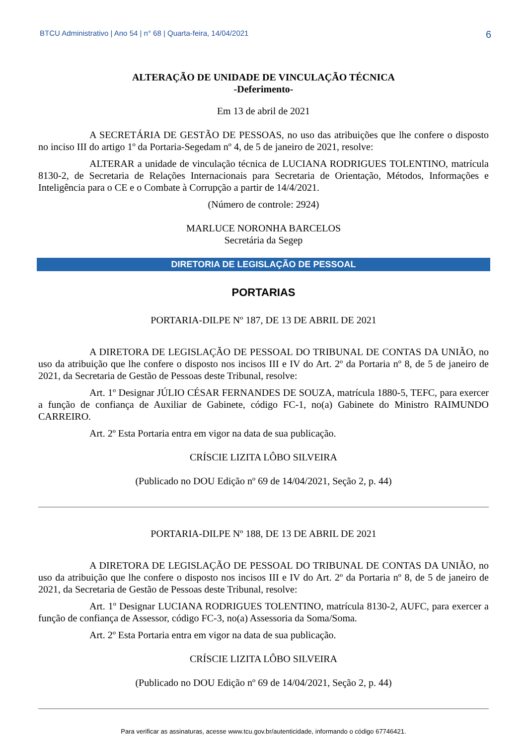BTCU Administrativo | Ano 54 | n° 68 | Quarta-feira, 14/04/2021 6
ALTERAÇÃO DE UNIDADE DE VINCULAÇÃO TÉCNICA
-Deferimento-
Em 13 de abril de 2021
A SECRETÁRIA DE GESTÃO DE PESSOAS, no uso das atribuições que lhe confere o disposto no inciso III do artigo 1º da Portaria-Segedam nº 4, de 5 de janeiro de 2021, resolve:
ALTERAR a unidade de vinculação técnica de LUCIANA RODRIGUES TOLENTINO, matrícula 8130-2, de Secretaria de Relações Internacionais para Secretaria de Orientação, Métodos, Informações e Inteligência para o CE e o Combate à Corrupção a partir de 14/4/2021.
(Número de controle: 2924)
MARLUCE NORONHA BARCELOS
Secretária da Segep
DIRETORIA DE LEGISLAÇÃO DE PESSOAL
PORTARIAS
PORTARIA-DILPE Nº 187, DE 13 DE ABRIL DE 2021
A DIRETORA DE LEGISLAÇÃO DE PESSOAL DO TRIBUNAL DE CONTAS DA UNIÃO, no uso da atribuição que lhe confere o disposto nos incisos III e IV do Art. 2º da Portaria nº 8, de 5 de janeiro de 2021, da Secretaria de Gestão de Pessoas deste Tribunal, resolve:
Art. 1º Designar JÚLIO CÉSAR FERNANDES DE SOUZA, matrícula 1880-5, TEFC, para exercer a função de confiança de Auxiliar de Gabinete, código FC-1, no(a) Gabinete do Ministro RAIMUNDO CARREIRO.
Art. 2º Esta Portaria entra em vigor na data de sua publicação.
CRÍSCIE LIZITA LÔBO SILVEIRA
(Publicado no DOU Edição nº 69 de 14/04/2021, Seção 2, p. 44)
PORTARIA-DILPE Nº 188, DE 13 DE ABRIL DE 2021
A DIRETORA DE LEGISLAÇÃO DE PESSOAL DO TRIBUNAL DE CONTAS DA UNIÃO, no uso da atribuição que lhe confere o disposto nos incisos III e IV do Art. 2º da Portaria nº 8, de 5 de janeiro de 2021, da Secretaria de Gestão de Pessoas deste Tribunal, resolve:
Art. 1º Designar LUCIANA RODRIGUES TOLENTINO, matrícula 8130-2, AUFC, para exercer a função de confiança de Assessor, código FC-3, no(a) Assessoria da Soma/Soma.
Art. 2º Esta Portaria entra em vigor na data de sua publicação.
CRÍSCIE LIZITA LÔBO SILVEIRA
(Publicado no DOU Edição nº 69 de 14/04/2021, Seção 2, p. 44)
Para verificar as assinaturas, acesse www.tcu.gov.br/autenticidade, informando o código 67746421.